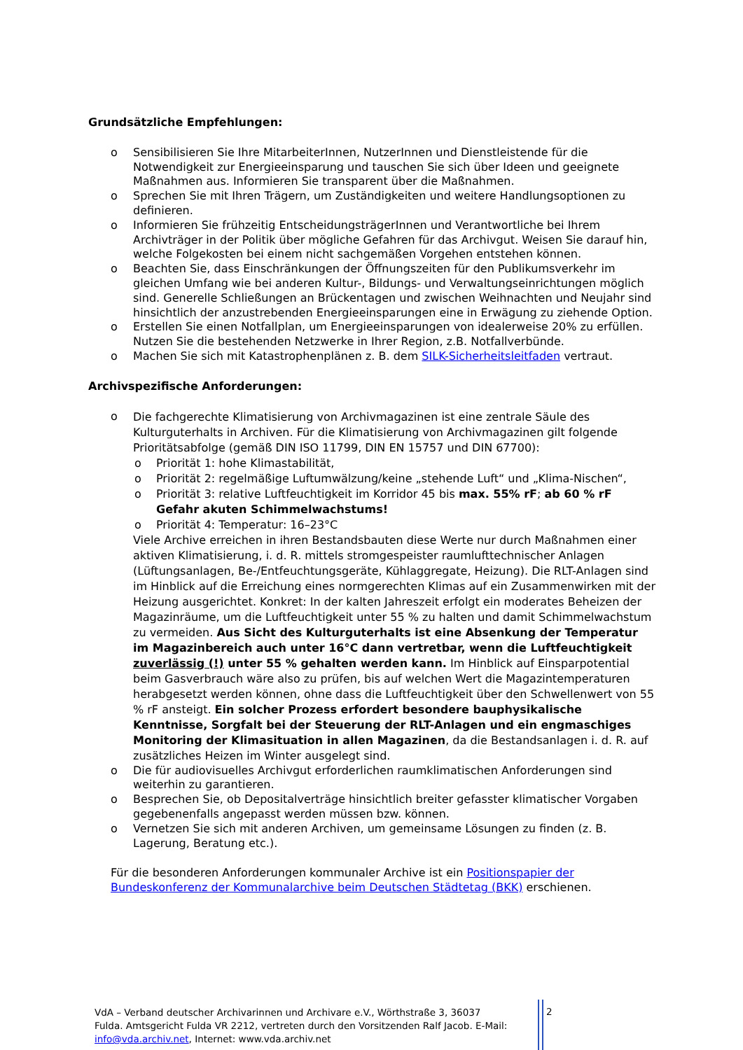Grundsätzliche Empfehlungen:
o Sensibilisieren Sie Ihre MitarbeiterInnen, NutzerInnen und Dienstleistende für die Notwendigkeit zur Energieeinsparung und tauschen Sie sich über Ideen und geeignete Maßnahmen aus. Informieren Sie transparent über die Maßnahmen.
o Sprechen Sie mit Ihren Trägern, um Zuständigkeiten und weitere Handlungsoptionen zu definieren.
o Informieren Sie frühzeitig EntscheidungsträgerInnen und Verantwortliche bei Ihrem Archivträger in der Politik über mögliche Gefahren für das Archivgut. Weisen Sie darauf hin, welche Folgekosten bei einem nicht sachgemäßen Vorgehen entstehen können.
o Beachten Sie, dass Einschränkungen der Öffnungszeiten für den Publikumsverkehr im gleichen Umfang wie bei anderen Kultur-, Bildungs- und Verwaltungseinrichtungen möglich sind. Generelle Schließungen an Brückentagen und zwischen Weihnachten und Neujahr sind hinsichtlich der anzustrebenden Energieeinsparungen eine in Erwägung zu ziehende Option.
o Erstellen Sie einen Notfallplan, um Energieeinsparungen von idealerweise 20% zu erfüllen. Nutzen Sie die bestehenden Netzwerke in Ihrer Region, z.B. Notfallverbünde.
o Machen Sie sich mit Katastrophenplänen z. B. dem SILK-Sicherheitsleitfaden vertraut.
Archivspezifische Anforderungen:
o
Die fachgerechte Klimatisierung von Archivmagazinen ist eine zentrale Säule des Kulturguterhalts in Archiven. Für die Klimatisierung von Archivmagazinen gilt folgende Prioritätsabfolge (gemäß DIN ISO 11799, DIN EN 15757 und DIN 67700):
o Priorität 1: hohe Klimastabilität,
o Priorität 2: regelmäßige Luftumwälzung/keine „stehende Luft“ und „Klima-Nischen“,
o Priorität 3: relative Luftfeuchtigkeit im Korridor 45 bis max. 55% rF; ab 60 % rF Gefahr akuten Schimmelwachstums!
o Priorität 4: Temperatur: 16–23°C
Viele Archive erreichen in ihren Bestandsbauten diese Werte nur durch Maßnahmen einer aktiven Klimatisierung, i. d. R. mittels stromgespeister raumlufttechnischer Anlagen (Lüftungsanlagen, Be-/Entfeuchtungsgeräte, Kühlaggregate, Heizung). Die RLT-Anlagen sind im Hinblick auf die Erreichung eines normgerechten Klimas auf ein Zusammenwirken mit der Heizung ausgerichtet. Konkret: In der kalten Jahreszeit erfolgt ein moderates Beheizen der Magazinräume, um die Luftfeuchtigkeit unter 55 % zu halten und damit Schimmelwachstum zu vermeiden. Aus Sicht des Kulturguterhalts ist eine Absenkung der Temperatur im Magazinbereich auch unter 16°C dann vertretbar, wenn die Luftfeuchtigkeit zuverlässig (!) unter 55 % gehalten werden kann. Im Hinblick auf Einsparpotential beim Gasverbrauch wäre also zu prüfen, bis auf welchen Wert die Magazintemperaturen herabgesetzt werden können, ohne dass die Luftfeuchtigkeit über den Schwellenwert von 55 % rF ansteigt. Ein solcher Prozess erfordert besondere bauphysikalische Kenntnisse, Sorgfalt bei der Steuerung der RLT-Anlagen und ein engmaschiges Monitoring der Klimasituation in allen Magazinen, da die Bestandsanlagen i. d. R. auf zusätzliches Heizen im Winter ausgelegt sind.
o Die für audiovisuelles Archivgut erforderlichen raumklimatischen Anforderungen sind weiterhin zu garantieren.
o Besprechen Sie, ob Depositalverträge hinsichtlich breiter gefasster klimatischer Vorgaben gegebenenfalls angepasst werden müssen bzw. können.
o Vernetzen Sie sich mit anderen Archiven, um gemeinsame Lösungen zu finden (z. B. Lagerung, Beratung etc.).
Für die besonderen Anforderungen kommunaler Archive ist ein Positionspapier der Bundeskonferenz der Kommunalarchive beim Deutschen Städtetag (BKK) erschienen.
VdA – Verband deutscher Archivarinnen und Archivare e.V., Wörthstraße 3, 36037 Fulda. Amtsgericht Fulda VR 2212, vertreten durch den Vorsitzenden Ralf Jacob. E-Mail: info@vda.archiv.net, Internet: www.vda.archiv.net
2